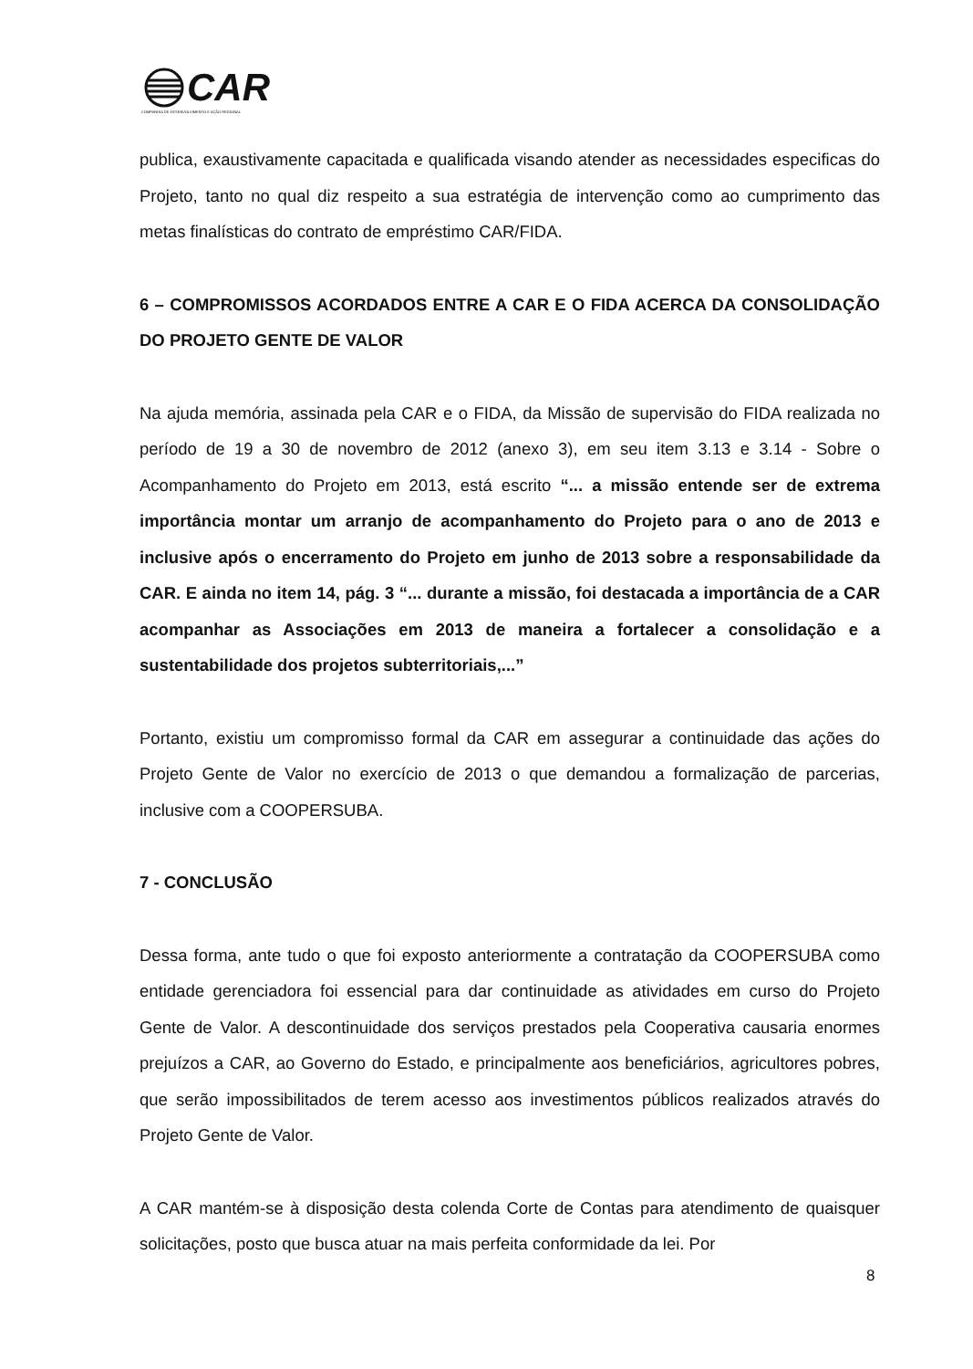CAR
COMPANHIA DE DESENVOLVIMENTO E AÇÃO REGIONAL
publica, exaustivamente capacitada e qualificada visando atender as necessidades especificas do Projeto, tanto no qual diz respeito a sua estratégia de intervenção como ao cumprimento das metas finalísticas do contrato de empréstimo CAR/FIDA.
6 – COMPROMISSOS ACORDADOS ENTRE A CAR E O FIDA ACERCA DA CONSOLIDAÇÃO DO PROJETO GENTE DE VALOR
Na ajuda memória, assinada pela CAR e o FIDA, da Missão de supervisão do FIDA realizada no período de 19 a 30 de novembro de 2012 (anexo 3), em seu item 3.13 e 3.14 - Sobre o Acompanhamento do Projeto em 2013, está escrito “... a missão entende ser de extrema importância montar um arranjo de acompanhamento do Projeto para o ano de 2013 e inclusive após o encerramento do Projeto em junho de 2013 sobre a responsabilidade da CAR. E ainda no item 14, pág. 3 “... durante a missão, foi destacada a importância de a CAR acompanhar as Associações em 2013 de maneira a fortalecer a consolidação e a sustentabilidade dos projetos subterritoriais,...”
Portanto, existiu um compromisso formal da CAR em assegurar a continuidade das ações do Projeto Gente de Valor no exercício de 2013 o que demandou a formalização de parcerias, inclusive com a COOPERSUBA.
7 - CONCLUSÃO
Dessa forma, ante tudo o que foi exposto anteriormente a contratação da COOPERSUBA como entidade gerenciadora foi essencial para dar continuidade as atividades em curso do Projeto Gente de Valor. A descontinuidade dos serviços prestados pela Cooperativa causaria enormes prejuízos a CAR, ao Governo do Estado, e principalmente aos beneficiários, agricultores pobres, que serão impossibilitados de terem acesso aos investimentos públicos realizados através do Projeto Gente de Valor.
A CAR mantém-se à disposição desta colenda Corte de Contas para atendimento de quaisquer solicitações, posto que busca atuar na mais perfeita conformidade da lei. Por
8